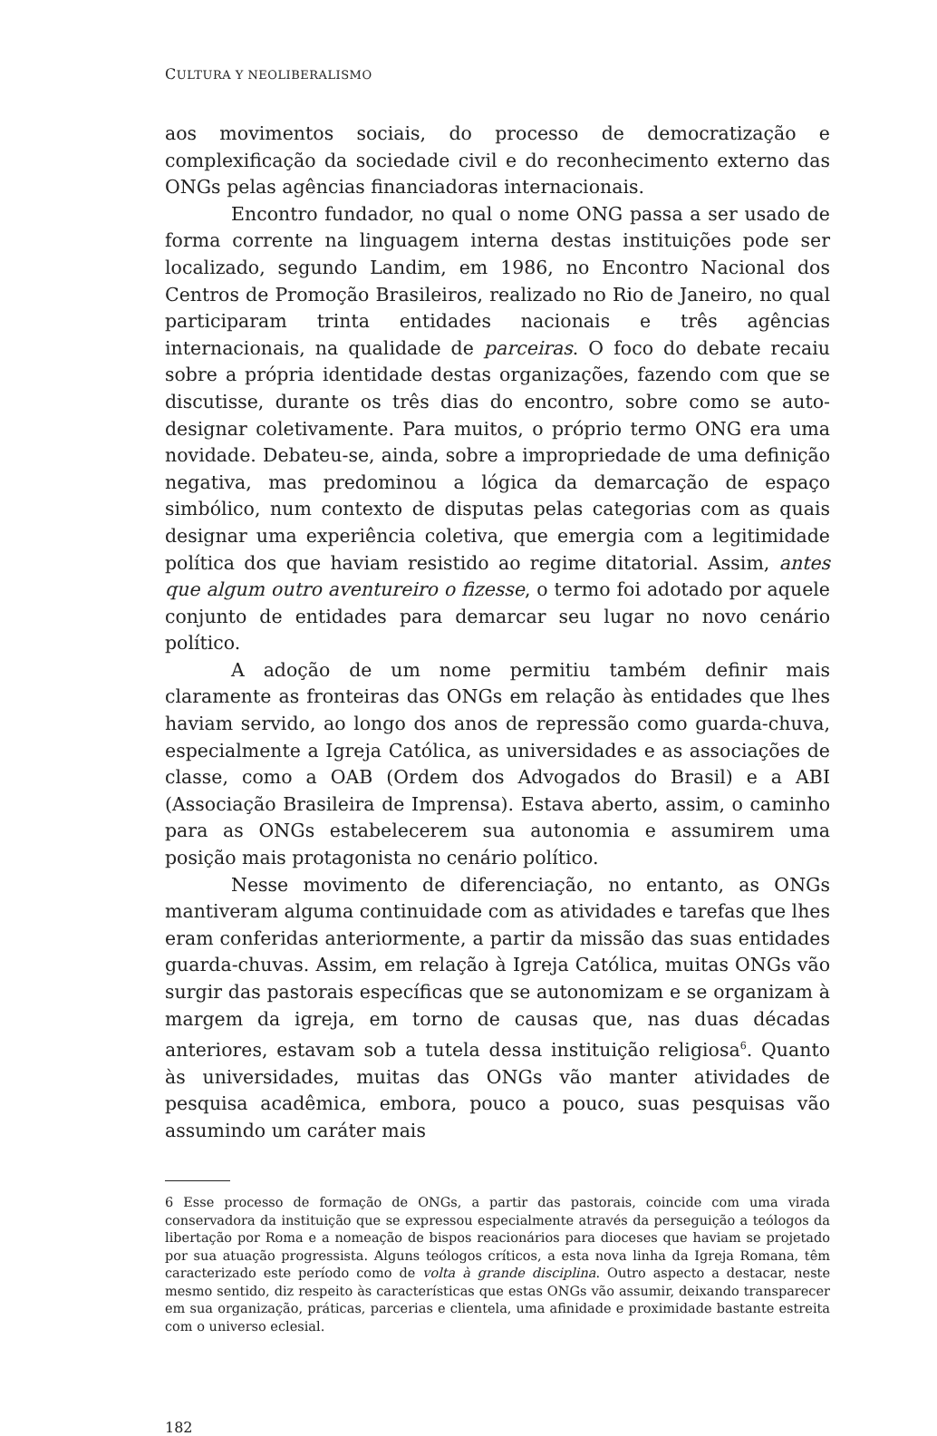CULTURA Y NEOLIBERALISMO
aos movimentos sociais, do processo de democratização e complexificação da sociedade civil e do reconhecimento externo das ONGs pelas agências financiadoras internacionais.
Encontro fundador, no qual o nome ONG passa a ser usado de forma corrente na linguagem interna destas instituições pode ser localizado, segundo Landim, em 1986, no Encontro Nacional dos Centros de Promoção Brasileiros, realizado no Rio de Janeiro, no qual participaram trinta entidades nacionais e três agências internacionais, na qualidade de parceiras. O foco do debate recaiu sobre a própria identidade destas organizações, fazendo com que se discutisse, durante os três dias do encontro, sobre como se auto-designar coletivamente. Para muitos, o próprio termo ONG era uma novidade. Debateu-se, ainda, sobre a impropriedade de uma definição negativa, mas predominou a lógica da demarcação de espaço simbólico, num contexto de disputas pelas categorias com as quais designar uma experiência coletiva, que emergia com a legitimidade política dos que haviam resistido ao regime ditatorial. Assim, antes que algum outro aventureiro o fizesse, o termo foi adotado por aquele conjunto de entidades para demarcar seu lugar no novo cenário político.
A adoção de um nome permitiu também definir mais claramente as fronteiras das ONGs em relação às entidades que lhes haviam servido, ao longo dos anos de repressão como guarda-chuva, especialmente a Igreja Católica, as universidades e as associações de classe, como a OAB (Ordem dos Advogados do Brasil) e a ABI (Associação Brasileira de Imprensa). Estava aberto, assim, o caminho para as ONGs estabelecerem sua autonomia e assumirem uma posição mais protagonista no cenário político.
Nesse movimento de diferenciação, no entanto, as ONGs mantiveram alguma continuidade com as atividades e tarefas que lhes eram conferidas anteriormente, a partir da missão das suas entidades guarda-chuvas. Assim, em relação à Igreja Católica, muitas ONGs vão surgir das pastorais específicas que se autonomizam e se organizam à margem da igreja, em torno de causas que, nas duas décadas anteriores, estavam sob a tutela dessa instituição religiosa<sup>6</sup>. Quanto às universidades, muitas das ONGs vão manter atividades de pesquisa acadêmica, embora, pouco a pouco, suas pesquisas vão assumindo um caráter mais
6 Esse processo de formação de ONGs, a partir das pastorais, coincide com uma virada conservadora da instituição que se expressou especialmente através da perseguição a teólogos da libertação por Roma e a nomeação de bispos reacionários para dioceses que haviam se projetado por sua atuação progressista. Alguns teólogos críticos, a esta nova linha da Igreja Romana, têm caracterizado este período como de volta à grande disciplina. Outro aspecto a destacar, neste mesmo sentido, diz respeito às características que estas ONGs vão assumir, deixando transparecer em sua organização, práticas, parcerias e clientela, uma afinidade e proximidade bastante estreita com o universo eclesial.
182